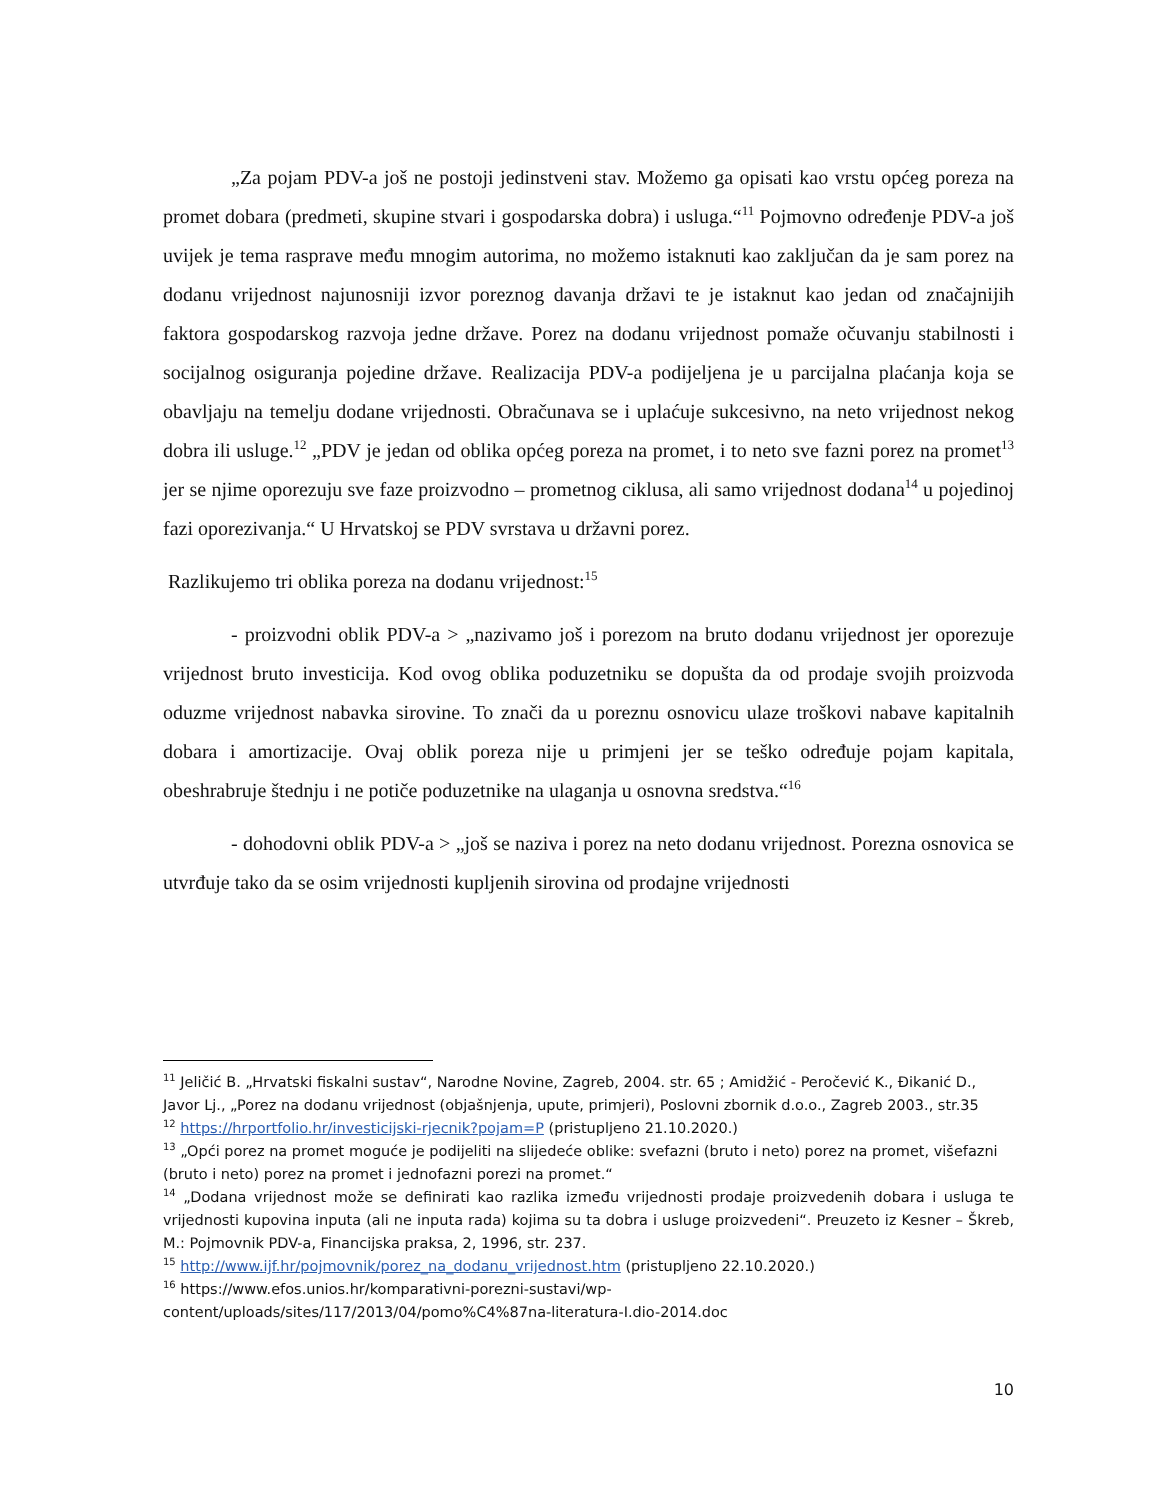„Za pojam PDV-a još ne postoji jedinstveni stav. Možemo ga opisati kao vrstu općeg poreza na promet dobara (predmeti, skupine stvari i gospodarska dobra) i usluga.“<sup>11</sup> Pojmovno određenje PDV-a još uvijek je tema rasprave među mnogim autorima, no možemo istaknuti kao zaključan da je sam porez na dodanu vrijednost najunosniji izvor poreznog davanja državi te je istaknut kao jedan od značajnijih faktora gospodarskog razvoja jedne države. Porez na dodanu vrijednost pomaže očuvanju stabilnosti i socijalnog osiguranja pojedine države. Realizacija PDV-a podijeljena je u parcijalna plaćanja koja se obavljaju na temelju dodane vrijednosti. Obračunava se i uplaćuje sukcesivno, na neto vrijednost nekog dobra ili usluge.<sup>12</sup> „PDV je jedan od oblika općeg poreza na promet, i to neto sve fazni porez na promet<sup>13</sup> jer se njime oporezuju sve faze proizvodno – prometnog ciklusa, ali samo vrijednost dodana<sup>14</sup> u pojedinoj fazi oporezivanja.“ U Hrvatskoj se PDV svrstava u državni porez.
Razlikujemo tri oblika poreza na dodanu vrijednost:<sup>15</sup>
- proizvodni oblik PDV-a > „nazivamo još i porezom na bruto dodanu vrijednost jer oporezuje vrijednost bruto investicija. Kod ovog oblika poduzetniku se dopušta da od prodaje svojih proizvoda oduzme vrijednost nabavka sirovine. To znači da u poreznu osnovicu ulaze troškovi nabave kapitalnih dobara i amortizacije. Ovaj oblik poreza nije u primjeni jer se teško određuje pojam kapitala, obeshrabruje štednju i ne potiče poduzetnike na ulaganja u osnovna sredstva.“<sup>16</sup>
- dohodovni oblik PDV-a > „još se naziva i porez na neto dodanu vrijednost. Porezna osnovica se utvrđuje tako da se osim vrijednosti kupljenih sirovina od prodajne vrijednosti
<sup>11</sup> Jeličić B. „Hrvatski fiskalni sustav“, Narodne Novine, Zagreb, 2004. str. 65 ; Amidžić - Peročević K., Đikanić D., Javor Lj., „Porez na dodanu vrijednost (objašnjenja, upute, primjeri), Poslovni zbornik d.o.o., Zagreb 2003., str.35
<sup>12</sup> https://hrportfolio.hr/investicijski-rjecnik?pojam=P (pristupljeno 21.10.2020.)
<sup>13</sup> „Opći porez na promet moguće je podijeliti na slijedeće oblike: svefazni (bruto i neto) porez na promet, višefazni (bruto i neto) porez na promet i jednofazni porezi na promet.“
<sup>14</sup> „Dodana vrijednost može se definirati kao razlika između vrijednosti prodaje proizvedenih dobara i usluga te vrijednosti kupovina inputa (ali ne inputa rada) kojima su ta dobra i usluge proizvedeni“. Preuzeto iz Kesner – Škreb, M.: Pojmovnik PDV-a, Financijska praksa, 2, 1996, str. 237.
<sup>15</sup> http://www.ijf.hr/pojmovnik/porez_na_dodanu_vrijednost.htm (pristupljeno 22.10.2020.)
<sup>16</sup> https://www.efos.unios.hr/komparativni-porezni-sustavi/wp-
content/uploads/sites/117/2013/04/pomo%C4%87na-literatura-I.dio-2014.doc
10